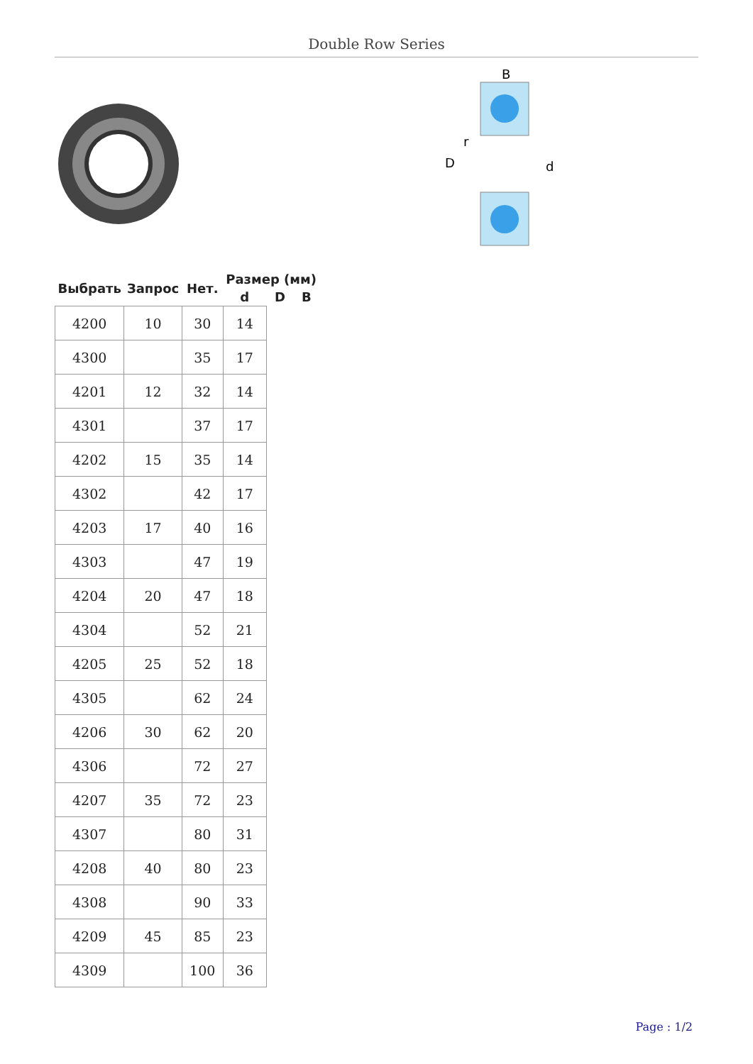Double Row Series
B
D
r
d
| Выбрать | Запрос | Нет. | Размер (мм) | | |
| --- | --- | --- | --- | --- | --- |
| | | | d | D | B |
| 4200 | 10 | 30 | 14 | | |
| 4300 | | 35 | 17 | | |
| 4201 | 12 | 32 | 14 | | |
| 4301 | | 37 | 17 | | |
| 4202 | 15 | 35 | 14 | | |
| 4302 | | 42 | 17 | | |
| 4203 | 17 | 40 | 16 | | |
| 4303 | | 47 | 19 | | |
| 4204 | 20 | 47 | 18 | | |
| 4304 | | 52 | 21 | | |
| 4205 | 25 | 52 | 18 | | |
| 4305 | | 62 | 24 | | |
| 4206 | 30 | 62 | 20 | | |
| 4306 | | 72 | 27 | | |
| 4207 | 35 | 72 | 23 | | |
| 4307 | | 80 | 31 | | |
| 4208 | 40 | 80 | 23 | | |
| 4308 | | 90 | 33 | | |
| 4209 | 45 | 85 | 23 | | |
| 4309 | | 100 | 36 | | |
Page : 1/2